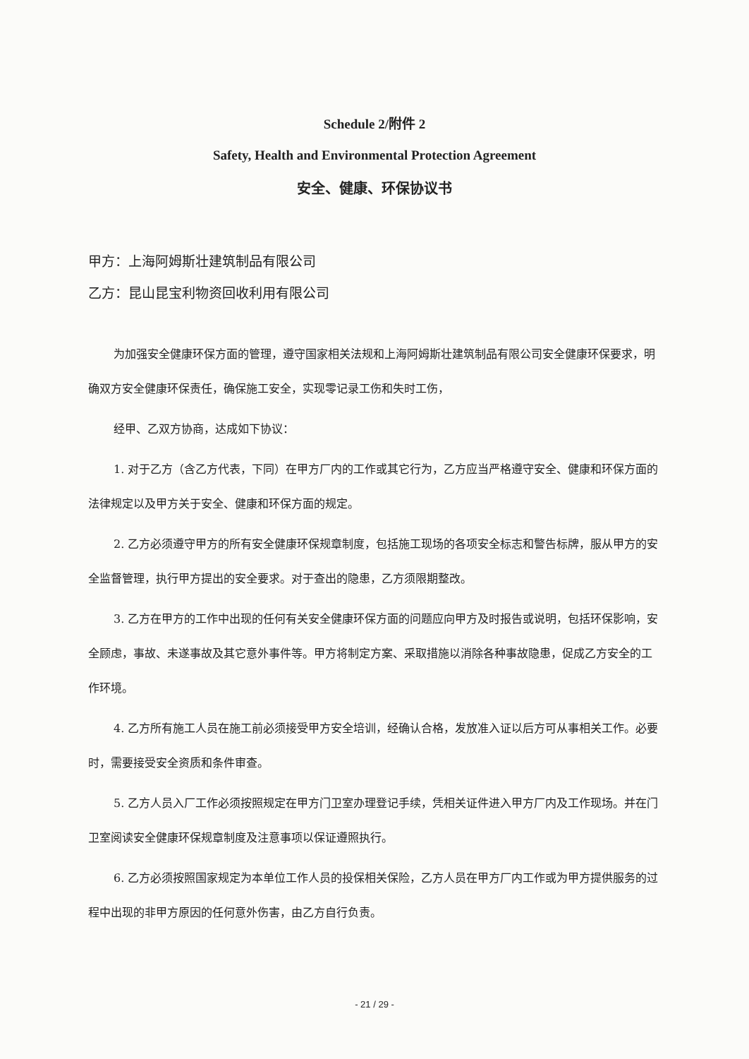Schedule 2/附件 2
Safety, Health and Environmental Protection Agreement
安全、健康、环保协议书
甲方：上海阿姆斯壮建筑制品有限公司
乙方：昆山昆宝利物资回收利用有限公司
为加强安全健康环保方面的管理，遵守国家相关法规和上海阿姆斯壮建筑制品有限公司安全健康环保要求，明确双方安全健康环保责任，确保施工安全，实现零记录工伤和失时工伤，
经甲、乙双方协商，达成如下协议：
1. 对于乙方（含乙方代表，下同）在甲方厂内的工作或其它行为，乙方应当严格遵守安全、健康和环保方面的法律规定以及甲方关于安全、健康和环保方面的规定。
2. 乙方必须遵守甲方的所有安全健康环保规章制度，包括施工现场的各项安全标志和警告标牌，服从甲方的安全监督管理，执行甲方提出的安全要求。对于查出的隐患，乙方须限期整改。
3. 乙方在甲方的工作中出现的任何有关安全健康环保方面的问题应向甲方及时报告或说明，包括环保影响，安全顾虑，事故、未遂事故及其它意外事件等。甲方将制定方案、采取措施以消除各种事故隐患，促成乙方安全的工作环境。
4. 乙方所有施工人员在施工前必须接受甲方安全培训，经确认合格，发放准入证以后方可从事相关工作。必要时，需要接受安全资质和条件审查。
5. 乙方人员入厂工作必须按照规定在甲方门卫室办理登记手续，凭相关证件进入甲方厂内及工作现场。并在门卫室阅读安全健康环保规章制度及注意事项以保证遵照执行。
6. 乙方必须按照国家规定为本单位工作人员的投保相关保险，乙方人员在甲方厂内工作或为甲方提供服务的过程中出现的非甲方原因的任何意外伤害，由乙方自行负责。
- 21 / 29 -